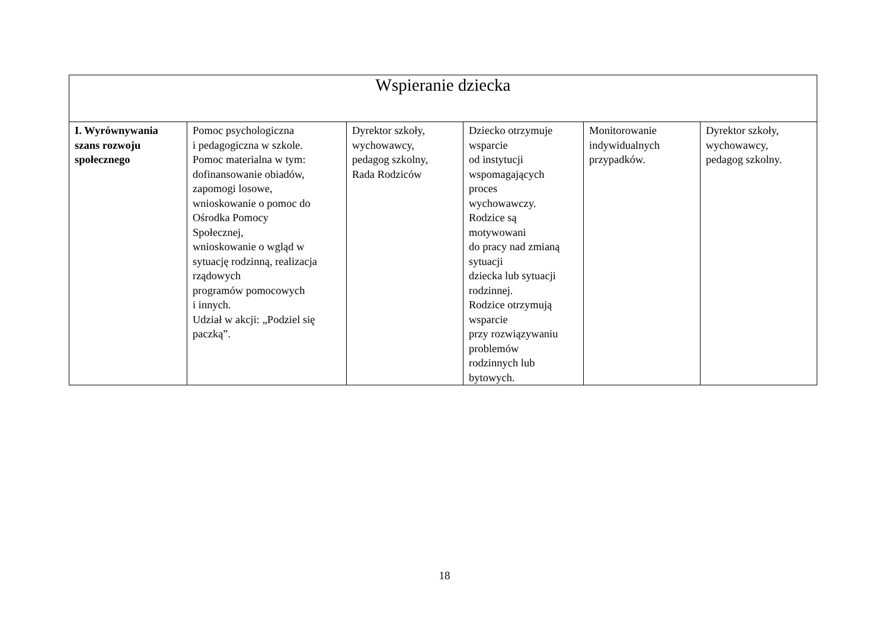| Wspieranie dziecka | | | | | |
| --- | --- | --- | --- | --- | --- |
| I. Wyrównywania szans rozwoju społecznego | Pomoc psychologiczna i pedagogiczna w szkole. Pomoc materialna w tym: dofinansowanie obiadów, zapomogi losowe, wnioskowanie o pomoc do Ośrodka Pomocy Społecznej, wnioskowanie o wgląd w sytuację rodzinną, realizacja rządowych programów pomocowych i innych. Udział w akcji: „Podziel się paczką”. | Dyrektor szkoły, wychowawcy, pedagog szkolny, Rada Rodziców | Dziecko otrzymuje wsparcie od instytucji wspomagających proces wychowawczy. Rodzice są motywowani do pracy nad zmianą sytuacji dziecka lub sytuacji rodzinnej. Rodzice otrzymują wsparcie przy rozwiązywaniu problemów rodzinnych lub bytowych. | Monitorowanie indywidualnych przypadków. | Dyrektor szkoły, wychowawcy, pedagog szkolny. |
18